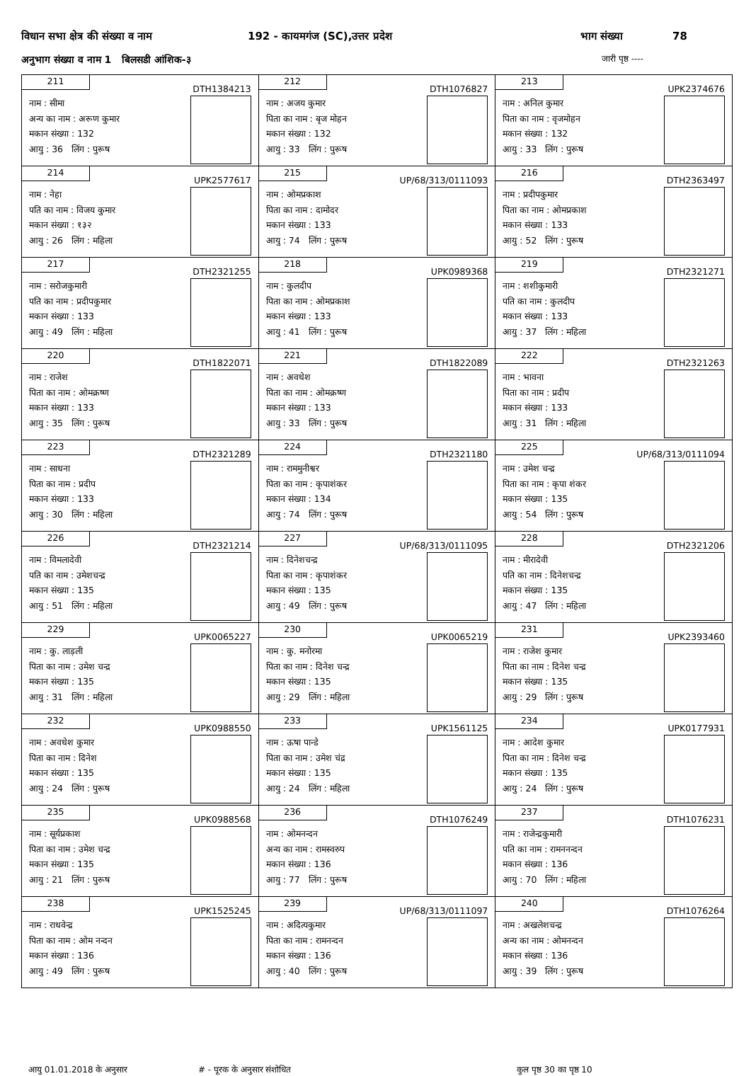विधान सभा क्षेत्र की संख्या व नाम 192 - कायमगंज (SC),उत्तर प्रदेश भाग संख्या 78
अनुभाग संख्या व नाम 1 बिलसडी आंशिक-३ जारी पृष्ठ ----
| 211 DTH1384213 नाम : सीमा अन्य का नाम : अरूण कुमार मकान संख्या : 132 आयु : 36 लिंग : पुरूष | 212 DTH1076827 नाम : अजय कुमार पिता का नाम : बृज मोहन मकान संख्या : 132 आयु : 33 लिंग : पुरूष | 213 UPK2374676 नाम : अनिल कुमार पिता का नाम : वृजमोहन मकान संख्या : 132 आयु : 33 लिंग : पुरूष |
| 214 UPK2577617 नाम : नेहा पति का नाम : विजय कुमार मकान संख्या : १३२ आयु : 26 लिंग : महिला | 215 UP/68/313/0111093 नाम : ओमप्रकाश पिता का नाम : दामोदर मकान संख्या : 133 आयु : 74 लिंग : पुरूष | 216 DTH2363497 नाम : प्रदीपकुमार पिता का नाम : ओमप्रकाश मकान संख्या : 133 आयु : 52 लिंग : पुरूष |
| 217 DTH2321255 नाम : सरोजकुमारी पति का नाम : प्रदीपकुमार मकान संख्या : 133 आयु : 49 लिंग : महिला | 218 UPK0989368 नाम : कुलदीप पिता का नाम : ओमप्रकाश मकान संख्या : 133 आयु : 41 लिंग : पुरूष | 219 DTH2321271 नाम : शशीकुमारी पति का नाम : कुलदीप मकान संख्या : 133 आयु : 37 लिंग : महिला |
| 220 DTH1822071 नाम : राजेश पिता का नाम : ओमक्रष्ण मकान संख्या : 133 आयु : 35 लिंग : पुरूष | 221 DTH1822089 नाम : अवधेश पिता का नाम : ओमक्रष्ण मकान संख्या : 133 आयु : 33 लिंग : पुरूष | 222 DTH2321263 नाम : भावना पिता का नाम : प्रदीप मकान संख्या : 133 आयु : 31 लिंग : महिला |
| 223 DTH2321289 नाम : साधना पिता का नाम : प्रदीप मकान संख्या : 133 आयु : 30 लिंग : महिला | 224 DTH2321180 नाम : राममुनीश्वर पिता का नाम : कृपाशंकर मकान संख्या : 134 आयु : 74 लिंग : पुरूष | 225 UP/68/313/0111094 नाम : उमेश चन्द्र पिता का नाम : कृपा शंकर मकान संख्या : 135 आयु : 54 लिंग : पुरूष |
| 226 DTH2321214 नाम : विमलादेवी पति का नाम : उमेशचन्द्र मकान संख्या : 135 आयु : 51 लिंग : महिला | 227 UP/68/313/0111095 नाम : दिनेशचन्द्र पिता का नाम : कृपाशंकर मकान संख्या : 135 आयु : 49 लिंग : पुरूष | 228 DTH2321206 नाम : मीरादेवी पति का नाम : दिनेशचन्द्र मकान संख्या : 135 आयु : 47 लिंग : महिला |
| 229 UPK0065227 नाम : कु. लाड़ली पिता का नाम : उमेश चन्द्र मकान संख्या : 135 आयु : 31 लिंग : महिला | 230 UPK0065219 नाम : कु. मनोरमा पिता का नाम : दिनेश चन्द्र मकान संख्या : 135 आयु : 29 लिंग : महिला | 231 UPK2393460 नाम : राजेश कुमार पिता का नाम : दिनेश चन्द्र मकान संख्या : 135 आयु : 29 लिंग : पुरूष |
| 232 UPK0988550 नाम : अवधेश कुमार पिता का नाम : दिनेश मकान संख्या : 135 आयु : 24 लिंग : पुरूष | 233 UPK1561125 नाम : ऊषा पान्डे पिता का नाम : उमेश चंद्र मकान संख्या : 135 आयु : 24 लिंग : महिला | 234 UPK0177931 नाम : आदेश कुमार पिता का नाम : दिनेश चन्द्र मकान संख्या : 135 आयु : 24 लिंग : पुरूष |
| 235 UPK0988568 नाम : सूर्यप्रकाश पिता का नाम : उमेश चन्द्र मकान संख्या : 135 आयु : 21 लिंग : पुरूष | 236 DTH1076249 नाम : ओमनन्दन अन्य का नाम : रामस्वरुप मकान संख्या : 136 आयु : 77 लिंग : पुरूष | 237 DTH1076231 नाम : राजेन्द्रकुमारी पति का नाम : रामननन्दन मकान संख्या : 136 आयु : 70 लिंग : महिला |
| 238 UPK1525245 नाम : राधवेन्द्र पिता का नाम : ओम नन्दन मकान संख्या : 136 आयु : 49 लिंग : पुरूष | 239 UP/68/313/0111097 नाम : अदित्यकुमार पिता का नाम : रामनन्दन मकान संख्या : 136 आयु : 40 लिंग : पुरूष | 240 DTH1076264 नाम : अखलेशचन्द्र अन्य का नाम : ओमनन्दन मकान संख्या : 136 आयु : 39 लिंग : पुरूष |
आयु 01.01.2018 के अनुसार # - पूरक के अनुसार संशोधित कुल पृष्ठ 30 का पृष्ठ 10